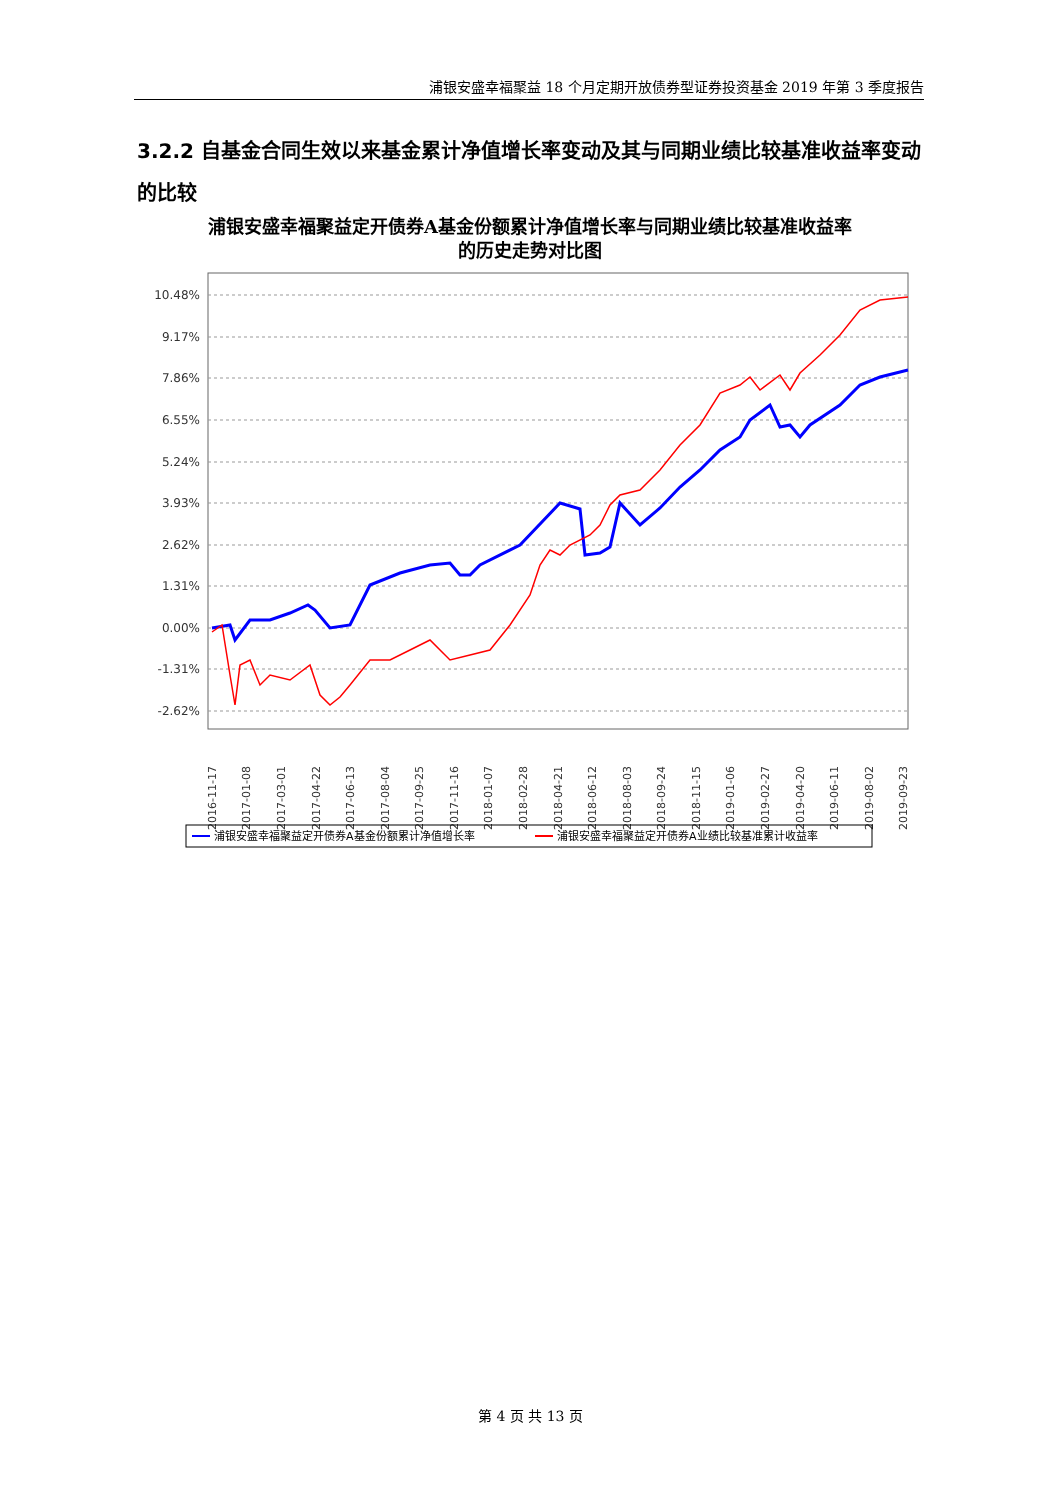浦银安盛幸福聚益 18 个月定期开放债券型证券投资基金 2019 年第 3 季度报告
3.2.2 自基金合同生效以来基金累计净值增长率变动及其与同期业绩比较基准收益率变动的比较
浦银安盛幸福聚益定开债券A基金份额累计净值增长率与同期业绩比较基准收益率
的历史走势对比图
10.48%
9.17%
7.86%
6.55%
5.24%
3.93%
2.62%
1.31%
0.00%
-1.31%
-2.62%
2016-11-17
2017-01-08
2017-03-01
2017-04-22
2017-06-13
2017-08-04
2017-09-25
2017-11-16
2018-01-07
2018-02-28
2018-04-21
2018-06-12
2018-08-03
2018-09-24
2018-11-15
2019-01-06
2019-02-27
2019-04-20
2019-06-11
2019-08-02
2019-09-23
浦银安盛幸福聚益定开债券A基金份额累计净值增长率
浦银安盛幸福聚益定开债券A业绩比较基准累计收益率
第 4 页 共 13 页